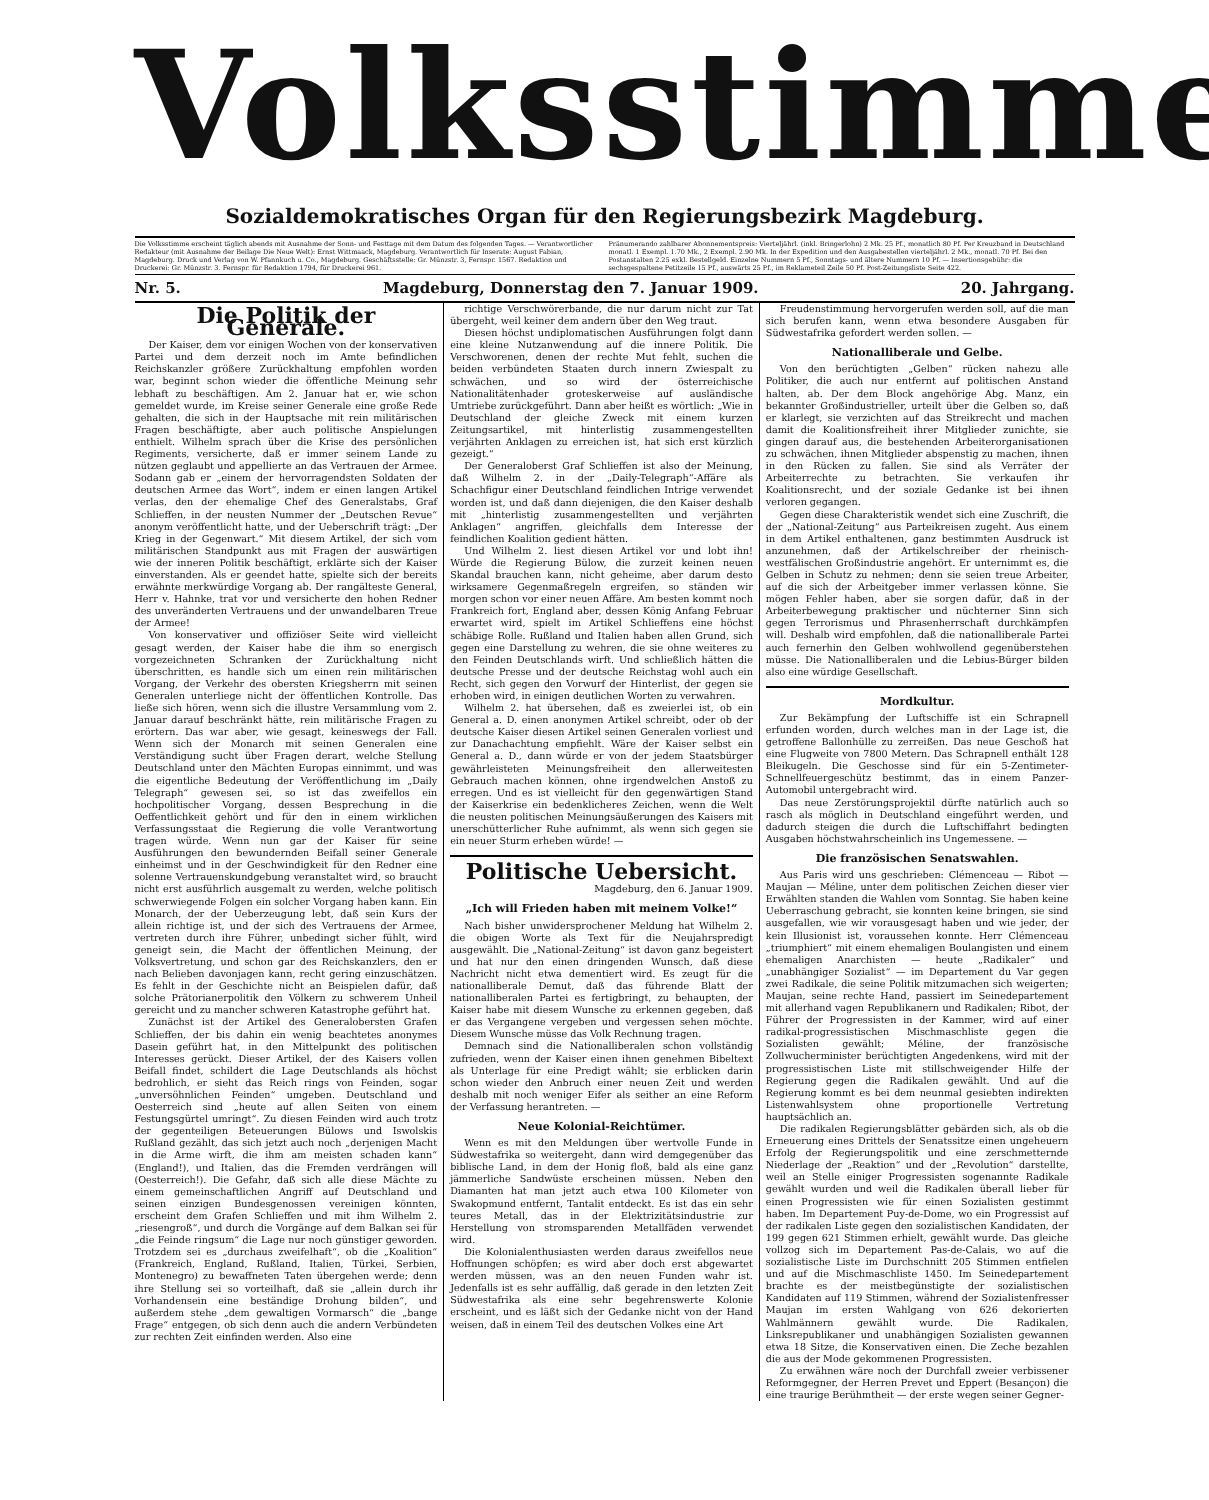Volksstimme
Sozialdemokratisches Organ für den Regierungsbezirk Magdeburg.
Die Volksstimme erscheint täglich abends mit Ausnahme der Sonn- und Festtage mit dem Datum des folgenden Tages. — Verantwortlicher Redakteur (mit Ausnahme der Beilage Die Neue Welt): Ernst Wittmaack, Magdeburg. Verantwortlich für Inserate: August Fabian, Magdeburg. Druck und Verlag von W. Pfannkuch u. Co., Magdeburg. Geschäftsstelle: Gr. Münzstr. 3, Fernspr. 1567. Redaktion und Druckerei: Gr. Münzstr. 3. Fernspr. für Redaktion 1794, für Druckerei 961.
Pränumerando zahlbarer Abonnementspreis: Vierteljährl. (inkl. Bringerlohn) 2 Mk. 25 Pf., monatlich 80 Pf. Per Kreuzband in Deutschland monatl. 1 Exempl. 1.70 Mk., 2 Exempl. 2.90 Mk. In der Expedition und den Ausgabestellen vierteljährl. 2 Mk., monatl. 70 Pf. Bei den Postanstalten 2.25 exkl. Bestellgeld. Einzelne Nummern 5 Pf., Sonntags- und ältere Nummern 10 Pf. — Insertionsgebühr: die sechsgespaltene Petitzeile 15 Pf., auswärts 25 Pf., im Reklameteil Zeile 50 Pf. Post-Zeitungsliste Seite 422.
Nr. 5. Magdeburg, Donnerstag den 7. Januar 1909. 20. Jahrgang.
Die Politik der Generale.
Der Kaiser, dem vor einigen Wochen von der konservativen Partei und dem derzeit noch im Amte befindlichen Reichskanzler größere Zurückhaltung empfohlen worden war, beginnt schon wieder die öffentliche Meinung sehr lebhaft zu beschäftigen. Am 2. Januar hat er, wie schon gemeldet wurde, im Kreise seiner Generale eine große Rede gehalten, die sich in der Hauptsache mit rein militärischen Fragen beschäftigte, aber auch politische Anspielungen enthielt. Wilhelm sprach über die Krise des persönlichen Regiments, versicherte, daß er immer seinem Lande zu nützen geglaubt und appellierte an das Vertrauen der Armee. Sodann gab er „einem der hervorragendsten Soldaten der deutschen Armee das Wort“, indem er einen langen Artikel verlas, den der ehemalige Chef des Generalstabs, Graf Schlieffen, in der neusten Nummer der „Deutschen Revue“ anonym veröffentlicht hatte, und der Ueberschrift trägt: „Der Krieg in der Gegenwart.“ Mit diesem Artikel, der sich vom militärischen Standpunkt aus mit Fragen der auswärtigen wie der inneren Politik beschäftigt, erklärte sich der Kaiser einverstanden. Als er geendet hatte, spielte sich der bereits erwähnte merkwürdige Vorgang ab. Der rangälteste General, Herr v. Hahnke, trat vor und versicherte den hohen Redner des unveränderten Vertrauens und der unwandelbaren Treue der Armee!
Von konservativer und offiziöser Seite wird vielleicht gesagt werden, der Kaiser habe die ihm so energisch vorgezeichneten Schranken der Zurückhaltung nicht überschritten, es handle sich um einen rein militärischen Vorgang, der Verkehr des obersten Kriegsherrn mit seinen Generalen unterliege nicht der öffentlichen Kontrolle. Das ließe sich hören, wenn sich die illustre Versammlung vom 2. Januar darauf beschränkt hätte, rein militärische Fragen zu erörtern. Das war aber, wie gesagt, keineswegs der Fall. Wenn sich der Monarch mit seinen Generalen eine Verständigung sucht über Fragen derart, welche Stellung Deutschland unter den Mächten Europas einnimmt, und was die eigentliche Bedeutung der Veröffentlichung im „Daily Telegraph“ gewesen sei, so ist das zweifellos ein hochpolitischer Vorgang, dessen Besprechung in die Oeffentlichkeit gehört und für den in einem wirklichen Verfassungsstaat die Regierung die volle Verantwortung tragen würde. Wenn nun gar der Kaiser für seine Ausführungen den bewundernden Beifall seiner Generale einheimst und in der Geschwindigkeit für den Redner eine solenne Vertrauenskundgebung veranstaltet wird, so braucht nicht erst ausführlich ausgemalt zu werden, welche politisch schwerwiegende Folgen ein solcher Vorgang haben kann. Ein Monarch, der der Ueberzeugung lebt, daß sein Kurs der allein richtige ist, und der sich des Vertrauens der Armee, vertreten durch ihre Führer, unbedingt sicher fühlt, wird geneigt sein, die Macht der öffentlichen Meinung, der Volksvertretung, und schon gar des Reichskanzlers, den er nach Belieben davonjagen kann, recht gering einzuschätzen. Es fehlt in der Geschichte nicht an Beispielen dafür, daß solche Prätorianerpolitik den Völkern zu schwerem Unheil gereicht und zu mancher schweren Katastrophe geführt hat.
Zunächst ist der Artikel des Generalobersten Grafen Schlieffen, der bis dahin ein wenig beachtetes anonymes Dasein geführt hat, in den Mittelpunkt des politischen Interesses gerückt. Dieser Artikel, der des Kaisers vollen Beifall findet, schildert die Lage Deutschlands als höchst bedrohlich, er sieht das Reich rings von Feinden, sogar „unversöhnlichen Feinden“ umgeben. Deutschland und Oesterreich sind „heute auf allen Seiten von einem Festungsgürtel umringt“. Zu diesen Feinden wird auch trotz der gegenteiligen Beteuerungen Bülows und Iswolskis Rußland gezählt, das sich jetzt auch noch „derjenigen Macht in die Arme wirft, die ihm am meisten schaden kann“ (England!), und Italien, das die Fremden verdrängen will (Oesterreich!). Die Gefahr, daß sich alle diese Mächte zu einem gemeinschaftlichen Angriff auf Deutschland und seinen einzigen Bundesgenossen vereinigen könnten, erscheint dem Grafen Schlieffen und mit ihm Wilhelm 2. „riesengroß“, und durch die Vorgänge auf dem Balkan sei für „die Feinde ringsum“ die Lage nur noch günstiger geworden. Trotzdem sei es „durchaus zweifelhaft“, ob die „Koalition“ (Frankreich, England, Rußland, Italien, Türkei, Serbien, Montenegro) zu bewaffneten Taten übergehen werde; denn ihre Stellung sei so vorteilhaft, daß sie „allein durch ihr Vorhandensein eine beständige Drohung bilden“, und außerdem stehe „dem gewaltigen Vormarsch“ die „bange Frage“ entgegen, ob sich denn auch die andern Verbündeten zur rechten Zeit einfinden werden. Also eine
richtige Verschwörerbande, die nur darum nicht zur Tat übergeht, weil keiner dem andern über den Weg traut.
Diesen höchst undiplomatischen Ausführungen folgt dann eine kleine Nutzanwendung auf die innere Politik. Die Verschworenen, denen der rechte Mut fehlt, suchen die beiden verbündeten Staaten durch innern Zwiespalt zu schwächen, und so wird der österreichische Nationalitätenhader groteskerweise auf ausländische Umtriebe zurückgeführt. Dann aber heißt es wörtlich: „Wie in Deutschland der gleiche Zweck mit einem kurzen Zeitungsartikel, mit hinterlistig zusammengestellten verjährten Anklagen zu erreichen ist, hat sich erst kürzlich gezeigt.“
Der Generaloberst Graf Schlieffen ist also der Meinung, daß Wilhelm 2. in der „Daily-Telegraph“-Affäre als Schachfigur einer Deutschland feindlichen Intrige verwendet worden ist, und daß dann diejenigen, die den Kaiser deshalb mit „hinterlistig zusammengestellten und verjährten Anklagen“ angriffen, gleichfalls dem Interesse der feindlichen Koalition gedient hätten.
Und Wilhelm 2. liest diesen Artikel vor und lobt ihn! Würde die Regierung Bülow, die zurzeit keinen neuen Skandal brauchen kann, nicht geheime, aber darum desto wirksamere Gegenmaßregeln ergreifen, so ständen wir morgen schon vor einer neuen Affäre. Am besten kommt noch Frankreich fort, England aber, dessen König Anfang Februar erwartet wird, spielt im Artikel Schlieffens eine höchst schäbige Rolle. Rußland und Italien haben allen Grund, sich gegen eine Darstellung zu wehren, die sie ohne weiteres zu den Feinden Deutschlands wirft. Und schließlich hätten die deutsche Presse und der deutsche Reichstag wohl auch ein Recht, sich gegen den Vorwurf der Hinterlist, der gegen sie erhoben wird, in einigen deutlichen Worten zu verwahren.
Wilhelm 2. hat übersehen, daß es zweierlei ist, ob ein General a. D. einen anonymen Artikel schreibt, oder ob der deutsche Kaiser diesen Artikel seinen Generalen vorliest und zur Danachachtung empfiehlt. Wäre der Kaiser selbst ein General a. D., dann würde er von der jedem Staatsbürger gewährleisteten Meinungsfreiheit den allerweitesten Gebrauch machen können, ohne irgendwelchen Anstoß zu erregen. Und es ist vielleicht für den gegenwärtigen Stand der Kaiserkrise ein bedenklicheres Zeichen, wenn die Welt die neusten politischen Meinungsäußerungen des Kaisers mit unerschütterlicher Ruhe aufnimmt, als wenn sich gegen sie ein neuer Sturm erheben würde! —
Politische Uebersicht.
Magdeburg, den 6. Januar 1909.
„Ich will Frieden haben mit meinem Volke!“
Nach bisher unwidersprochener Meldung hat Wilhelm 2. die obigen Worte als Text für die Neujahrspredigt ausgewählt. Die „National-Zeitung“ ist davon ganz begeistert und hat nur den einen dringenden Wunsch, daß diese Nachricht nicht etwa dementiert wird. Es zeugt für die nationalliberale Demut, daß das führende Blatt der nationalliberalen Partei es fertigbringt, zu behaupten, der Kaiser habe mit diesem Wunsche zu erkennen gegeben, daß er das Vergangene vergeben und vergessen sehen möchte. Diesem Wunsche müsse das Volk Rechnung tragen.
Demnach sind die Nationalliberalen schon vollständig zufrieden, wenn der Kaiser einen ihnen genehmen Bibeltext als Unterlage für eine Predigt wählt; sie erblicken darin schon wieder den Anbruch einer neuen Zeit und werden deshalb mit noch weniger Eifer als seither an eine Reform der Verfassung herantreten. —
Neue Kolonial-Reichtümer.
Wenn es mit den Meldungen über wertvolle Funde in Südwestafrika so weitergeht, dann wird demgegenüber das biblische Land, in dem der Honig floß, bald als eine ganz jämmerliche Sandwüste erscheinen müssen. Neben den Diamanten hat man jetzt auch etwa 100 Kilometer von Swakopmund entfernt, Tantalit entdeckt. Es ist das ein sehr teures Metall, das in der Elektrizitätsindustrie zur Herstellung von stromsparenden Metallfäden verwendet wird.
Die Kolonialenthusiasten werden daraus zweifellos neue Hoffnungen schöpfen; es wird aber doch erst abgewartet werden müssen, was an den neuen Funden wahr ist. Jedenfalls ist es sehr auffällig, daß gerade in den letzten Zeit Südwestafrika als eine sehr begehrenswerte Kolonie erscheint, und es läßt sich der Gedanke nicht von der Hand weisen, daß in einem Teil des deutschen Volkes eine Art
Freudenstimmung hervorgerufen werden soll, auf die man sich berufen kann, wenn etwa besondere Ausgaben für Südwestafrika gefordert werden sollen. —
Nationalliberale und Gelbe.
Von den berüchtigten „Gelben“ rücken nahezu alle Politiker, die auch nur entfernt auf politischen Anstand halten, ab. Der dem Block angehörige Abg. Manz, ein bekannter Großindustrieller, urteilt über die Gelben so, daß er klarlegt, sie verzichten auf das Streikrecht und machen damit die Koalitionsfreiheit ihrer Mitglieder zunichte, sie gingen darauf aus, die bestehenden Arbeiterorganisationen zu schwächen, ihnen Mitglieder abspenstig zu machen, ihnen in den Rücken zu fallen. Sie sind als Verräter der Arbeiterrechte zu betrachten. Sie verkaufen ihr Koalitionsrecht, und der soziale Gedanke ist bei ihnen verloren gegangen.
Gegen diese Charakteristik wendet sich eine Zuschrift, die der „National-Zeitung“ aus Parteikreisen zugeht. Aus einem in dem Artikel enthaltenen, ganz bestimmten Ausdruck ist anzunehmen, daß der Artikelschreiber der rheinisch-westfälischen Großindustrie angehört. Er unternimmt es, die Gelben in Schutz zu nehmen; denn sie seien treue Arbeiter, auf die sich der Arbeitgeber immer verlassen könne. Sie mögen Fehler haben, aber sie sorgen dafür, daß in der Arbeiterbewegung praktischer und nüchterner Sinn sich gegen Terrorismus und Phrasenherrschaft durchkämpfen will. Deshalb wird empfohlen, daß die nationalliberale Partei auch fernerhin den Gelben wohlwollend gegenüberstehen müsse. Die Nationalliberalen und die Lebius-Bürger bilden also eine würdige Gesellschaft.
Mordkultur.
Zur Bekämpfung der Luftschiffe ist ein Schrapnell erfunden worden, durch welches man in der Lage ist, die getroffene Ballonhülle zu zerreißen. Das neue Geschoß hat eine Flugweite von 7800 Metern. Das Schrapnell enthält 128 Bleikugeln. Die Geschosse sind für ein 5-Zentimeter-Schnellfeuergeschütz bestimmt, das in einem Panzer-Automobil untergebracht wird.
Das neue Zerstörungsprojektil dürfte natürlich auch so rasch als möglich in Deutschland eingeführt werden, und dadurch steigen die durch die Luftschiffahrt bedingten Ausgaben höchstwahrscheinlich ins Ungemessene. —
Die französischen Senatswahlen.
Aus Paris wird uns geschrieben: Clémenceau — Ribot — Maujan — Méline, unter dem politischen Zeichen dieser vier Erwählten standen die Wahlen vom Sonntag. Sie haben keine Ueberraschung gebracht, sie konnten keine bringen, sie sind ausgefallen, wie wir vorausgesagt haben und wie jeder, der kein Illusionist ist, voraussehen konnte. Herr Clémenceau „triumphiert“ mit einem ehemaligen Boulangisten und einem ehemaligen Anarchisten — heute „Radikaler“ und „unabhängiger Sozialist“ — im Departement du Var gegen zwei Radikale, die seine Politik mitzumachen sich weigerten; Maujan, seine rechte Hand, passiert im Seinedepartement mit allerhand vagen Republikanern und Radikalen; Ribot, der Führer der Progressisten in der Kammer, wird auf einer radikal-progressistischen Mischmaschliste gegen die Sozialisten gewählt; Méline, der französische Zollwucherminister berüchtigten Angedenkens, wird mit der progressistischen Liste mit stillschweigender Hilfe der Regierung gegen die Radikalen gewählt. Und auf die Regierung kommt es bei dem neunmal gesiebten indirekten Listenwahlsystem ohne proportionelle Vertretung hauptsächlich an.
Die radikalen Regierungsblätter gebärden sich, als ob die Erneuerung eines Drittels der Senatssitze einen ungeheuern Erfolg der Regierungspolitik und eine zerschmetternde Niederlage der „Reaktion“ und der „Revolution“ darstellte, weil an Stelle einiger Progressisten sogenannte Radikale gewählt wurden und weil die Radikalen überall lieber für einen Progressisten wie für einen Sozialisten gestimmt haben. Im Departement Puy-de-Dome, wo ein Progressist auf der radikalen Liste gegen den sozialistischen Kandidaten, der 199 gegen 621 Stimmen erhielt, gewählt wurde. Das gleiche vollzog sich im Departement Pas-de-Calais, wo auf die sozialistische Liste im Durchschnitt 205 Stimmen entfielen und auf die Mischmaschliste 1450. Im Seinedepartement brachte es der meistbegünstigte der sozialistischen Kandidaten auf 119 Stimmen, während der Sozialistenfresser Maujan im ersten Wahlgang von 626 dekorierten Wahlmännern gewählt wurde. Die Radikalen, Linksrepublikaner und unabhängigen Sozialisten gewannen etwa 18 Sitze, die Konservativen einen. Die Zeche bezahlen die aus der Mode gekommenen Progressisten.
Zu erwähnen wäre noch der Durchfall zweier verbissener Reformgegner, der Herren Prevet und Eppert (Besançon) die eine traurige Berühmtheit — der erste wegen seiner Gegner-